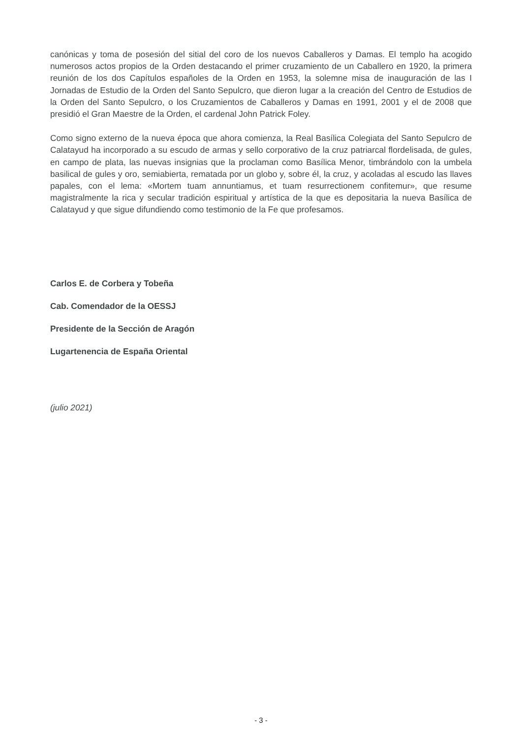canónicas y toma de posesión del sitial del coro de los nuevos Caballeros y Damas. El templo ha acogido numerosos actos propios de la Orden destacando el primer cruzamiento de un Caballero en 1920, la primera reunión de los dos Capítulos españoles de la Orden en 1953, la solemne misa de inauguración de las I Jornadas de Estudio de la Orden del Santo Sepulcro, que dieron lugar a la creación del Centro de Estudios de la Orden del Santo Sepulcro, o los Cruzamientos de Caballeros y Damas en 1991, 2001 y el de 2008 que presidió el Gran Maestre de la Orden, el cardenal John Patrick Foley.
Como signo externo de la nueva época que ahora comienza, la Real Basílica Colegiata del Santo Sepulcro de Calatayud ha incorporado a su escudo de armas y sello corporativo de la cruz patriarcal flordelisada, de gules, en campo de plata, las nuevas insignias que la proclaman como Basílica Menor, timbrándolo con la umbela basilical de gules y oro, semiabierta, rematada por un globo y, sobre él, la cruz, y acoladas al escudo las llaves papales, con el lema: «Mortem tuam annuntiamus, et tuam resurrectionem confitemur», que resume magistralmente la rica y secular tradición espiritual y artística de la que es depositaria la nueva Basílica de Calatayud y que sigue difundiendo como testimonio de la Fe que profesamos.
Carlos E. de Corbera y Tobeña
Cab. Comendador de la OESSJ
Presidente de la Sección de Aragón
Lugartenencia de España Oriental
(julio 2021)
- 3 -